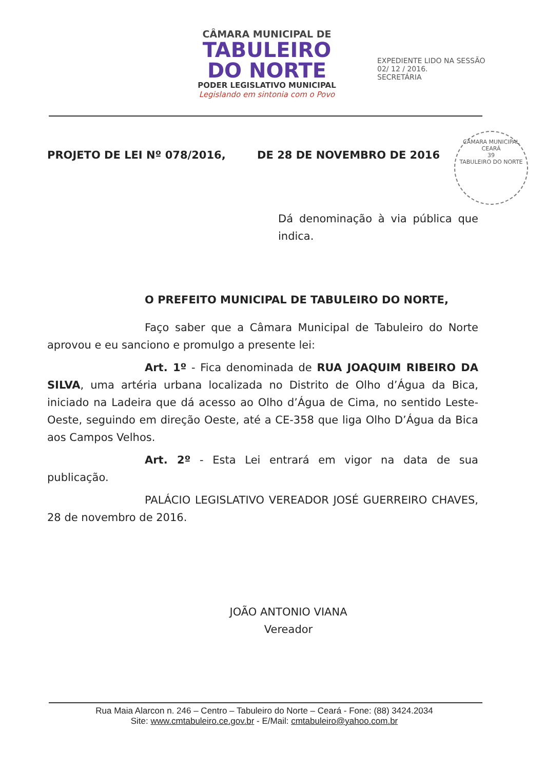CÂMARA MUNICIPAL DE
TABULEIRO
DO NORTE
PODER LEGISLATIVO MUNICIPAL
Legislando em sintonia com o Povo
EXPEDIENTE LIDO NA SESSÃO
02/ 12 / 2016.
SECRETÁRIA
CÂMARA MUNICIPAL
CEARÁ
39
TABULEIRO DO NORTE
PROJETO DE LEI Nº 078/2016, DE 28 DE NOVEMBRO DE 2016
Dá denominação à via pública que indica.
O PREFEITO MUNICIPAL DE TABULEIRO DO NORTE,
Faço saber que a Câmara Municipal de Tabuleiro do Norte aprovou e eu sanciono e promulgo a presente lei:
Art. 1º - Fica denominada de RUA JOAQUIM RIBEIRO DA SILVA, uma artéria urbana localizada no Distrito de Olho d’Água da Bica, iniciado na Ladeira que dá acesso ao Olho d’Água de Cima, no sentido Leste-Oeste, seguindo em direção Oeste, até a CE-358 que liga Olho D’Água da Bica aos Campos Velhos.
Art. 2º - Esta Lei entrará em vigor na data de sua publicação.
PALÁCIO LEGISLATIVO VEREADOR JOSÉ GUERREIRO CHAVES, 28 de novembro de 2016.
JOÃO ANTONIO VIANA
Vereador
Rua Maia Alarcon n. 246 – Centro – Tabuleiro do Norte – Ceará - Fone: (88) 3424.2034
Site: www.cmtabuleiro.ce.gov.br - E/Mail: cmtabuleiro@yahoo.com.br